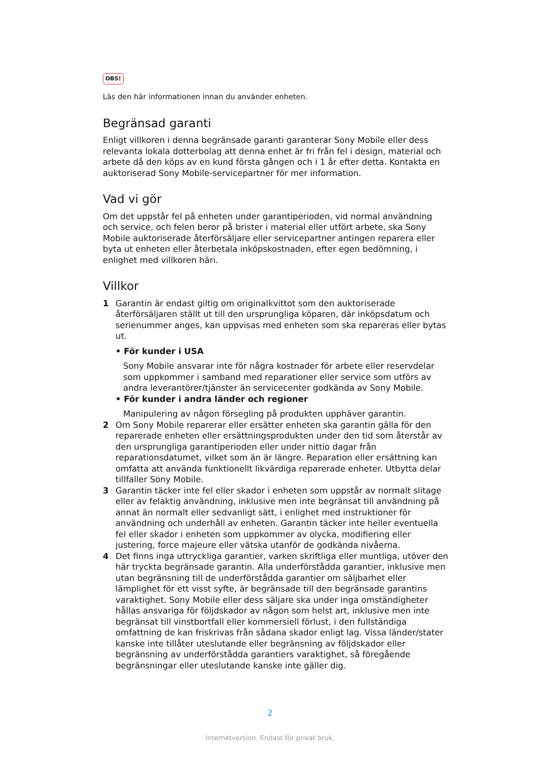OBS!
Läs den här informationen innan du använder enheten.
Begränsad garanti
Enligt villkoren i denna begränsade garanti garanterar Sony Mobile eller dess relevanta lokala dotterbolag att denna enhet är fri från fel i design, material och arbete då den köps av en kund första gången och i 1 år efter detta. Kontakta en auktoriserad Sony Mobile-servicepartner för mer information.
Vad vi gör
Om det uppstår fel på enheten under garantiperioden, vid normal användning och service, och felen beror på brister i material eller utfört arbete, ska Sony Mobile auktoriserade återförsäljare eller servicepartner antingen reparera eller byta ut enheten eller återbetala inköpskostnaden, efter egen bedömning, i enlighet med villkoren häri.
Villkor
1 Garantin är endast giltig om originalkvittot som den auktoriserade återförsäljaren ställt ut till den ursprungliga köparen, där inköpsdatum och serienummer anges, kan uppvisas med enheten som ska repareras eller bytas ut.
• För kunder i USA
Sony Mobile ansvarar inte för några kostnader för arbete eller reservdelar som uppkommer i samband med reparationer eller service som utförs av andra leverantörer/tjänster än servicecenter godkända av Sony Mobile.
• För kunder i andra länder och regioner
Manipulering av någon försegling på produkten upphäver garantin.
2 Om Sony Mobile reparerar eller ersätter enheten ska garantin gälla för den reparerade enheten eller ersättningsprodukten under den tid som återstår av den ursprungliga garantiperioden eller under nittio dagar från reparationsdatumet, vilket som än är längre. Reparation eller ersättning kan omfatta att använda funktionellt likvärdiga reparerade enheter. Utbytta delar tillfaller Sony Mobile.
3 Garantin täcker inte fel eller skador i enheten som uppstår av normalt slitage eller av felaktig användning, inklusive men inte begränsat till användning på annat än normalt eller sedvanligt sätt, i enlighet med instruktioner för användning och underhåll av enheten. Garantin täcker inte heller eventuella fel eller skador i enheten som uppkommer av olycka, modifiering eller justering, force majeure eller vätska utanför de godkända nivåerna.
4 Det finns inga uttryckliga garantier, varken skriftliga eller muntliga, utöver den här tryckta begränsade garantin. Alla underförstådda garantier, inklusive men utan begränsning till de underförstådda garantier om säljbarhet eller lämplighet för ett visst syfte, är begränsade till den begränsade garantins varaktighet. Sony Mobile eller dess säljare ska under inga omständigheter hållas ansvariga för följdskador av någon som helst art, inklusive men inte begränsat till vinstbortfall eller kommersiell förlust, i den fullständiga omfattning de kan friskrivas från sådana skador enligt lag. Vissa länder/stater kanske inte tillåter uteslutande eller begränsning av följdskador eller begränsning av underförstådda garantiers varaktighet, så föregående begränsningar eller uteslutande kanske inte gäller dig.
2
Internetversion. Endast för privat bruk.